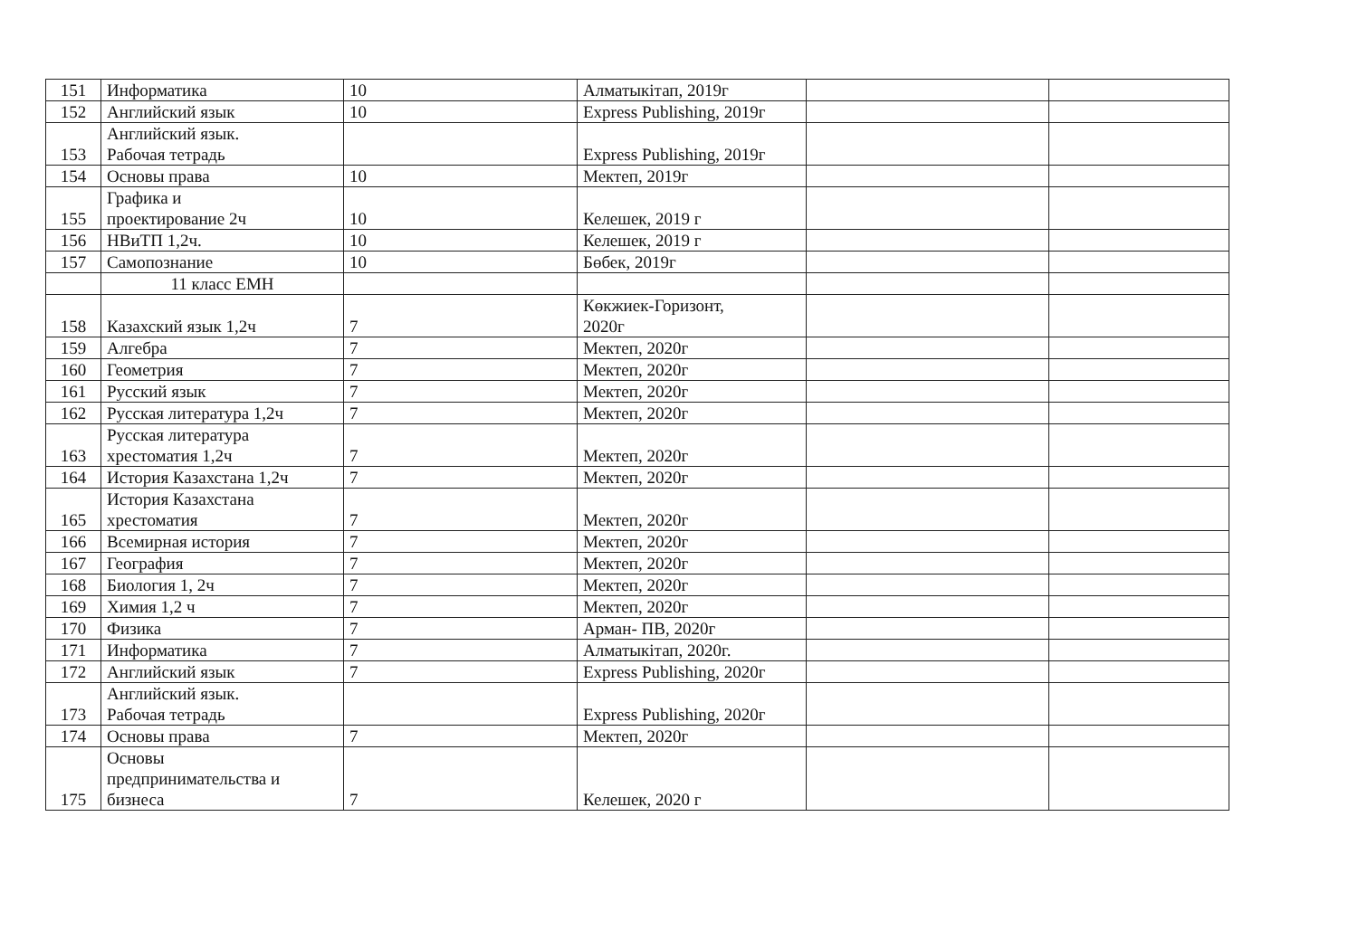| 151 | Информатика | 10 | Алматыкітап, 2019г | | |
| 152 | Английский язык | 10 | Express Publishing, 2019г | | |
| 153 | Английский язык. Рабочая тетрадь | | Express Publishing, 2019г | | |
| 154 | Основы права | 10 | Мектеп, 2019г | | |
| 155 | Графика и проектирование 2ч | 10 | Келешек, 2019 г | | |
| 156 | НВиТП 1,2ч. | 10 | Келешек, 2019 г | | |
| 157 | Самопознание | 10 | Бөбек, 2019г | | |
| | 11 класс ЕМН | | | | |
| 158 | Казахский язык 1,2ч | 7 | Көкжиек-Горизонт, 2020г | | |
| 159 | Алгебра | 7 | Мектеп, 2020г | | |
| 160 | Геометрия | 7 | Мектеп, 2020г | | |
| 161 | Русский язык | 7 | Мектеп, 2020г | | |
| 162 | Русская литература 1,2ч | 7 | Мектеп, 2020г | | |
| 163 | Русская литература хрестоматия 1,2ч | 7 | Мектеп, 2020г | | |
| 164 | История Казахстана 1,2ч | 7 | Мектеп, 2020г | | |
| 165 | История Казахстана хрестоматия | 7 | Мектеп, 2020г | | |
| 166 | Всемирная история | 7 | Мектеп, 2020г | | |
| 167 | География | 7 | Мектеп, 2020г | | |
| 168 | Биология 1, 2ч | 7 | Мектеп, 2020г | | |
| 169 | Химия 1,2 ч | 7 | Мектеп, 2020г | | |
| 170 | Физика | 7 | Арман- ПВ, 2020г | | |
| 171 | Информатика | 7 | Алматыкітап, 2020г. | | |
| 172 | Английский язык | 7 | Express Publishing, 2020г | | |
| 173 | Английский язык. Рабочая тетрадь | | Express Publishing, 2020г | | |
| 174 | Основы права | 7 | Мектеп, 2020г | | |
| 175 | Основы предпринимательства и бизнеса | 7 | Келешек, 2020 г | | |